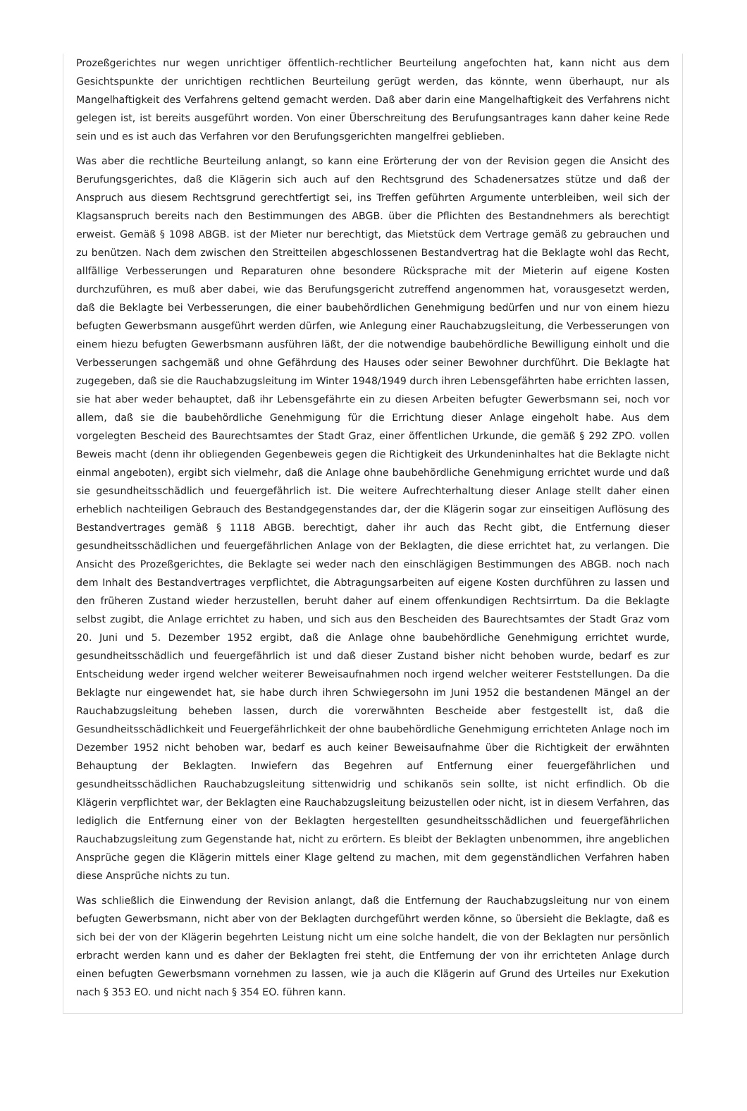Prozeßgerichtes nur wegen unrichtiger öffentlich-rechtlicher Beurteilung angefochten hat, kann nicht aus dem Gesichtspunkte der unrichtigen rechtlichen Beurteilung gerügt werden, das könnte, wenn überhaupt, nur als Mangelhaftigkeit des Verfahrens geltend gemacht werden. Daß aber darin eine Mangelhaftigkeit des Verfahrens nicht gelegen ist, ist bereits ausgeführt worden. Von einer Überschreitung des Berufungsantrages kann daher keine Rede sein und es ist auch das Verfahren vor den Berufungsgerichten mangelfrei geblieben.
Was aber die rechtliche Beurteilung anlangt, so kann eine Erörterung der von der Revision gegen die Ansicht des Berufungsgerichtes, daß die Klägerin sich auch auf den Rechtsgrund des Schadenersatzes stütze und daß der Anspruch aus diesem Rechtsgrund gerechtfertigt sei, ins Treffen geführten Argumente unterbleiben, weil sich der Klagsanspruch bereits nach den Bestimmungen des ABGB. über die Pflichten des Bestandnehmers als berechtigt erweist. Gemäß § 1098 ABGB. ist der Mieter nur berechtigt, das Mietstück dem Vertrage gemäß zu gebrauchen und zu benützen. Nach dem zwischen den Streitteilen abgeschlossenen Bestandvertrag hat die Beklagte wohl das Recht, allfällige Verbesserungen und Reparaturen ohne besondere Rücksprache mit der Mieterin auf eigene Kosten durchzuführen, es muß aber dabei, wie das Berufungsgericht zutreffend angenommen hat, vorausgesetzt werden, daß die Beklagte bei Verbesserungen, die einer baubehördlichen Genehmigung bedürfen und nur von einem hiezu befugten Gewerbsmann ausgeführt werden dürfen, wie Anlegung einer Rauchabzugsleitung, die Verbesserungen von einem hiezu befugten Gewerbsmann ausführen läßt, der die notwendige baubehördliche Bewilligung einholt und die Verbesserungen sachgemäß und ohne Gefährdung des Hauses oder seiner Bewohner durchführt. Die Beklagte hat zugegeben, daß sie die Rauchabzugsleitung im Winter 1948/1949 durch ihren Lebensgefährten habe errichten lassen, sie hat aber weder behauptet, daß ihr Lebensgefährte ein zu diesen Arbeiten befugter Gewerbsmann sei, noch vor allem, daß sie die baubehördliche Genehmigung für die Errichtung dieser Anlage eingeholt habe. Aus dem vorgelegten Bescheid des Baurechtsamtes der Stadt Graz, einer öffentlichen Urkunde, die gemäß § 292 ZPO. vollen Beweis macht (denn ihr obliegenden Gegenbeweis gegen die Richtigkeit des Urkundeninhaltes hat die Beklagte nicht einmal angeboten), ergibt sich vielmehr, daß die Anlage ohne baubehördliche Genehmigung errichtet wurde und daß sie gesundheitsschädlich und feuergefährlich ist. Die weitere Aufrechterhaltung dieser Anlage stellt daher einen erheblich nachteiligen Gebrauch des Bestandgegenstandes dar, der die Klägerin sogar zur einseitigen Auflösung des Bestandvertrages gemäß § 1118 ABGB. berechtigt, daher ihr auch das Recht gibt, die Entfernung dieser gesundheitsschädlichen und feuergefährlichen Anlage von der Beklagten, die diese errichtet hat, zu verlangen. Die Ansicht des Prozeßgerichtes, die Beklagte sei weder nach den einschlägigen Bestimmungen des ABGB. noch nach dem Inhalt des Bestandvertrages verpflichtet, die Abtragungsarbeiten auf eigene Kosten durchführen zu lassen und den früheren Zustand wieder herzustellen, beruht daher auf einem offenkundigen Rechtsirrtum. Da die Beklagte selbst zugibt, die Anlage errichtet zu haben, und sich aus den Bescheiden des Baurechtsamtes der Stadt Graz vom 20. Juni und 5. Dezember 1952 ergibt, daß die Anlage ohne baubehördliche Genehmigung errichtet wurde, gesundheitsschädlich und feuergefährlich ist und daß dieser Zustand bisher nicht behoben wurde, bedarf es zur Entscheidung weder irgend welcher weiterer Beweisaufnahmen noch irgend welcher weiterer Feststellungen. Da die Beklagte nur eingewendet hat, sie habe durch ihren Schwiegersohn im Juni 1952 die bestandenen Mängel an der Rauchabzugsleitung beheben lassen, durch die vorerwähnten Bescheide aber festgestellt ist, daß die Gesundheitsschädlichkeit und Feuergefährlichkeit der ohne baubehördliche Genehmigung errichteten Anlage noch im Dezember 1952 nicht behoben war, bedarf es auch keiner Beweisaufnahme über die Richtigkeit der erwähnten Behauptung der Beklagten. Inwiefern das Begehren auf Entfernung einer feuergefährlichen und gesundheitsschädlichen Rauchabzugsleitung sittenwidrig und schikanös sein sollte, ist nicht erfindlich. Ob die Klägerin verpflichtet war, der Beklagten eine Rauchabzugsleitung beizustellen oder nicht, ist in diesem Verfahren, das lediglich die Entfernung einer von der Beklagten hergestellten gesundheitsschädlichen und feuergefährlichen Rauchabzugsleitung zum Gegenstande hat, nicht zu erörtern. Es bleibt der Beklagten unbenommen, ihre angeblichen Ansprüche gegen die Klägerin mittels einer Klage geltend zu machen, mit dem gegenständlichen Verfahren haben diese Ansprüche nichts zu tun.
Was schließlich die Einwendung der Revision anlangt, daß die Entfernung der Rauchabzugsleitung nur von einem befugten Gewerbsmann, nicht aber von der Beklagten durchgeführt werden könne, so übersieht die Beklagte, daß es sich bei der von der Klägerin begehrten Leistung nicht um eine solche handelt, die von der Beklagten nur persönlich erbracht werden kann und es daher der Beklagten frei steht, die Entfernung der von ihr errichteten Anlage durch einen befugten Gewerbsmann vornehmen zu lassen, wie ja auch die Klägerin auf Grund des Urteiles nur Exekution nach § 353 EO. und nicht nach § 354 EO. führen kann.